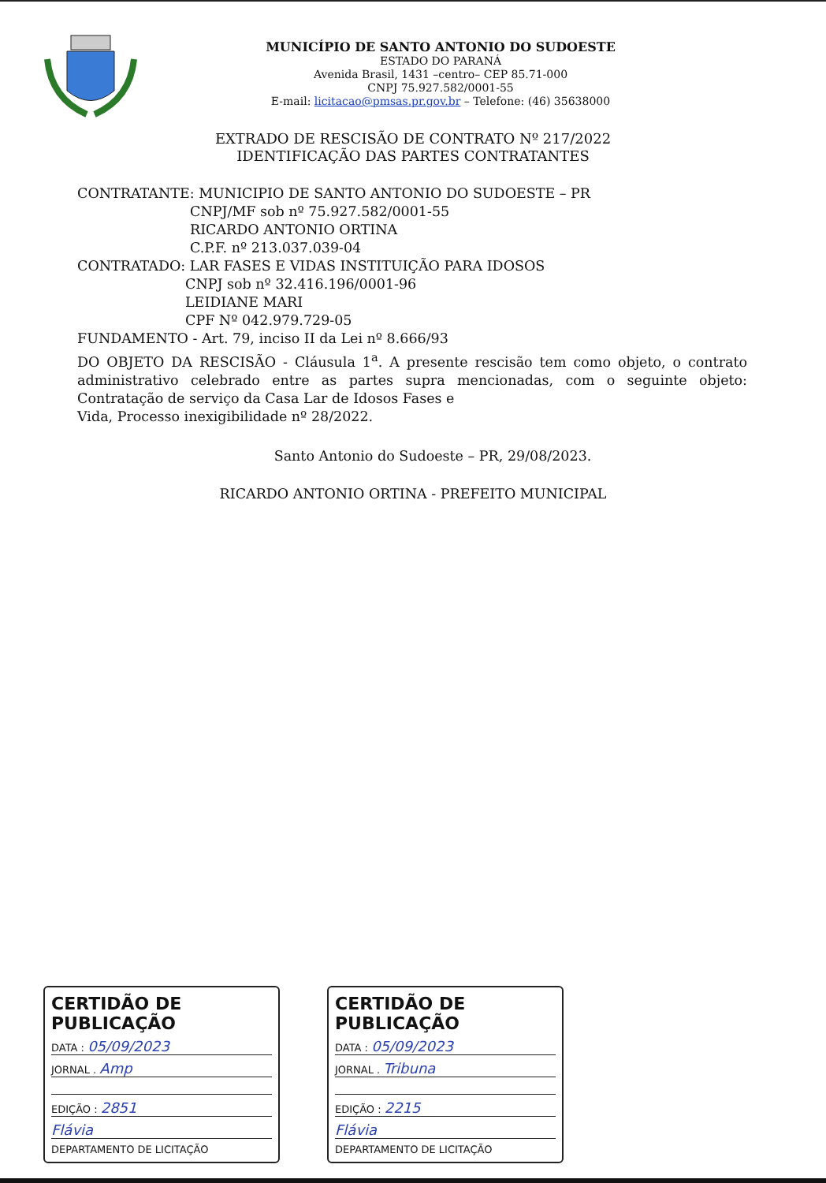MUNICÍPIO DE SANTO ANTONIO DO SUDOESTE
ESTADO DO PARANÁ
Avenida Brasil, 1431 –centro– CEP 85.71-000
CNPJ 75.927.582/0001-55
E-mail: licitacao@pmsas.pr.gov.br – Telefone: (46) 35638000
EXTRADO DE RESCISÃO DE CONTRATO Nº 217/2022
IDENTIFICAÇÃO DAS PARTES CONTRATANTES
CONTRATANTE: MUNICIPIO DE SANTO ANTONIO DO SUDOESTE – PR
CNPJ/MF sob nº 75.927.582/0001-55
RICARDO ANTONIO ORTINA
C.P.F. nº 213.037.039-04
CONTRATADO: LAR FASES E VIDAS INSTITUIÇÃO PARA IDOSOS
CNPJ sob nº 32.416.196/0001-96
LEIDIANE MARI
CPF Nº 042.979.729-05
FUNDAMENTO - Art. 79, inciso II da Lei nº 8.666/93
DO OBJETO DA RESCISÃO - Cláusula 1<sup>a</sup>. A presente rescisão tem como objeto, o contrato administrativo celebrado entre as partes supra mencionadas, com o seguinte objeto: Contratação de serviço da Casa Lar de Idosos Fases e
Vida, Processo inexigibilidade nº 28/2022.
Santo Antonio do Sudoeste – PR, 29/08/2023.
RICARDO ANTONIO ORTINA - PREFEITO MUNICIPAL
CERTIDÃO DE PUBLICAÇÃO
DATA : 05/09/2023
JORNAL . Amp
EDIÇÃO : 2851
Flávia
DEPARTAMENTO DE LICITAÇÃO
CERTIDÃO DE PUBLICAÇÃO
DATA : 05/09/2023
JORNAL . Tribuna
EDIÇÃO : 2215
Flávia
DEPARTAMENTO DE LICITAÇÃO